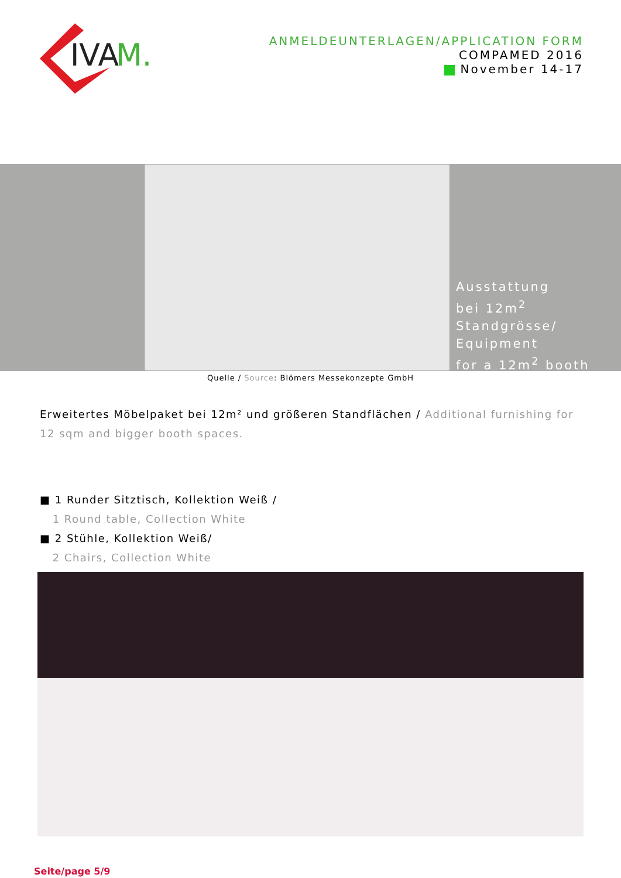IVA
M.
ANMELDEUNTERLAGEN/APPLICATION FORM
COMPAMED 2016
November 14-17
Ausstattung
bei 12m<sup>2</sup>
Standgrösse/
Equipment
for a 12m<sup>2</sup> booth
Quelle / Source: Blömers Messekonzepte GmbH
Erweitertes Möbelpaket bei 12m² und größeren Standflächen / Additional furnishing for 12 sqm and bigger booth spaces.
■ 1 Runder Sitztisch, Kollektion Weiß /
1 Round table, Collection White
■ 2 Stühle, Kollektion Weiß/
2 Chairs, Collection White
Seite/page 5/9